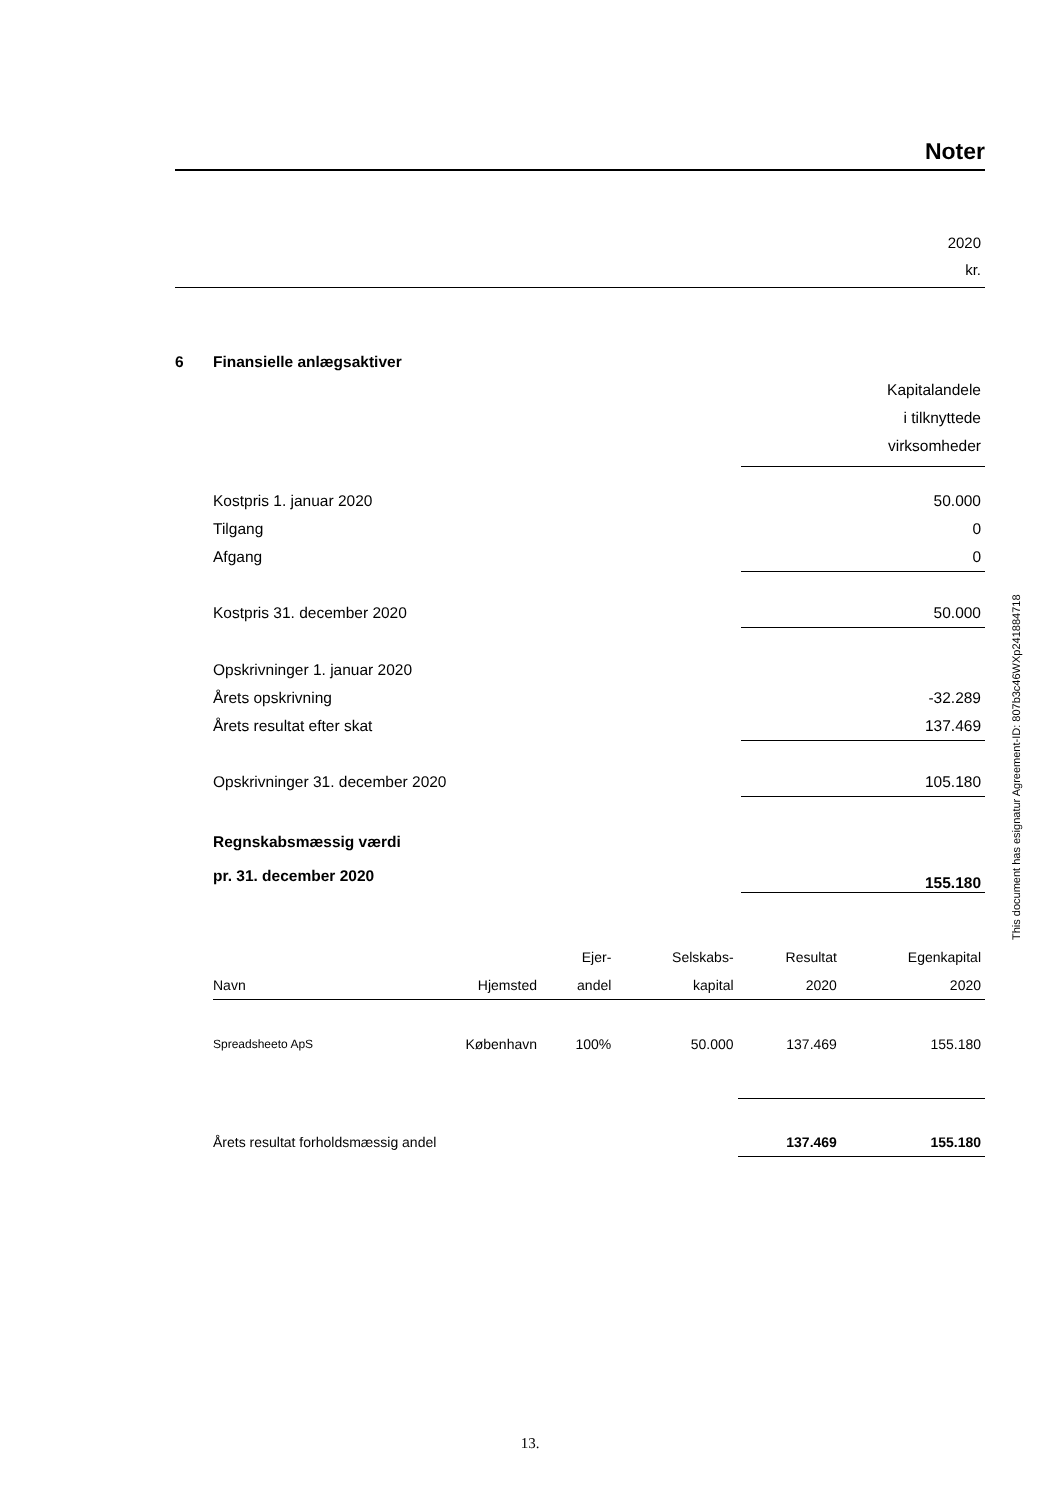Noter
2020
kr.
| 6 | Finansielle anlægsaktiver | |
| | | Kapitalandele i tilknyttede virksomheder |
| | Kostpris 1. januar 2020 | 50.000 |
| | Tilgang | 0 |
| | Afgang | 0 |
| | Kostpris 31. december 2020 | 50.000 |
| | Opskrivninger 1. januar 2020 | |
| | Årets opskrivning | -32.289 |
| | Årets resultat efter skat | 137.469 |
| | Opskrivninger 31. december 2020 | 105.180 |
| | Regnskabsmæssig værdi pr. 31. december 2020 | 155.180 |
| | | Ejer- | Selskabs- | Resultat | Egenkapital |
| --- | --- | --- | --- | --- | --- |
| Navn | Hjemsted | andel | kapital | 2020 | 2020 |
| Spreadsheeto ApS | København | 100% | 50.000 | 137.469 | 155.180 |
| Årets resultat forholdsmæssig andel | | | | 137.469 | 155.180 |
This document has esignatur Agreement-ID: 807b3c46WXp241884718
13.